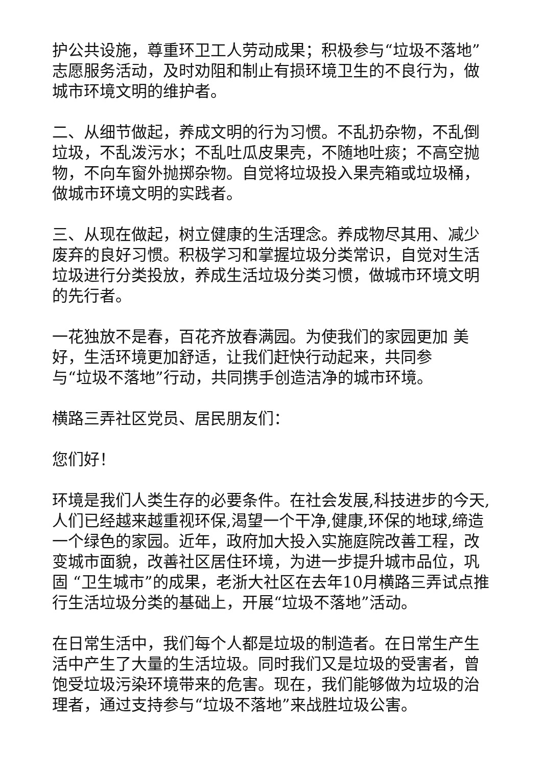护公共设施，尊重环卫工人劳动成果；积极参与“垃圾不落地”志愿服务活动，及时劝阻和制止有损环境卫生的不良行为，做城市环境文明的维护者。
二、从细节做起，养成文明的行为习惯。不乱扔杂物，不乱倒垃圾，不乱泼污水；不乱吐瓜皮果壳，不随地吐痰；不高空抛物，不向车窗外抛掷杂物。自觉将垃圾投入果壳箱或垃圾桶，做城市环境文明的实践者。
三、从现在做起，树立健康的生活理念。养成物尽其用、减少废弃的良好习惯。积极学习和掌握垃圾分类常识，自觉对生活垃圾进行分类投放，养成生活垃圾分类习惯，做城市环境文明的先行者。
一花独放不是春，百花齐放春满园。为使我们的家园更加 美好，生活环境更加舒适，让我们赶快行动起来，共同参
与“垃圾不落地”行动，共同携手创造洁净的城市环境。
横路三弄社区党员、居民朋友们：
您们好！
环境是我们人类生存的必要条件。在社会发展,科技进步的今天,人们已经越来越重视环保,渴望一个干净,健康,环保的地球,缔造一个绿色的家园。近年，政府加大投入实施庭院改善工程，改变城市面貌，改善社区居住环境，为进一步提升城市品位，巩固 “卫生城市”的成果，老浙大社区在去年10月横路三弄试点推行生活垃圾分类的基础上，开展“垃圾不落地”活动。
在日常生活中，我们每个人都是垃圾的制造者。在日常生产生活中产生了大量的生活垃圾。同时我们又是垃圾的受害者，曾饱受垃圾污染环境带来的危害。现在，我们能够做为垃圾的治理者，通过支持参与“垃圾不落地”来战胜垃圾公害。